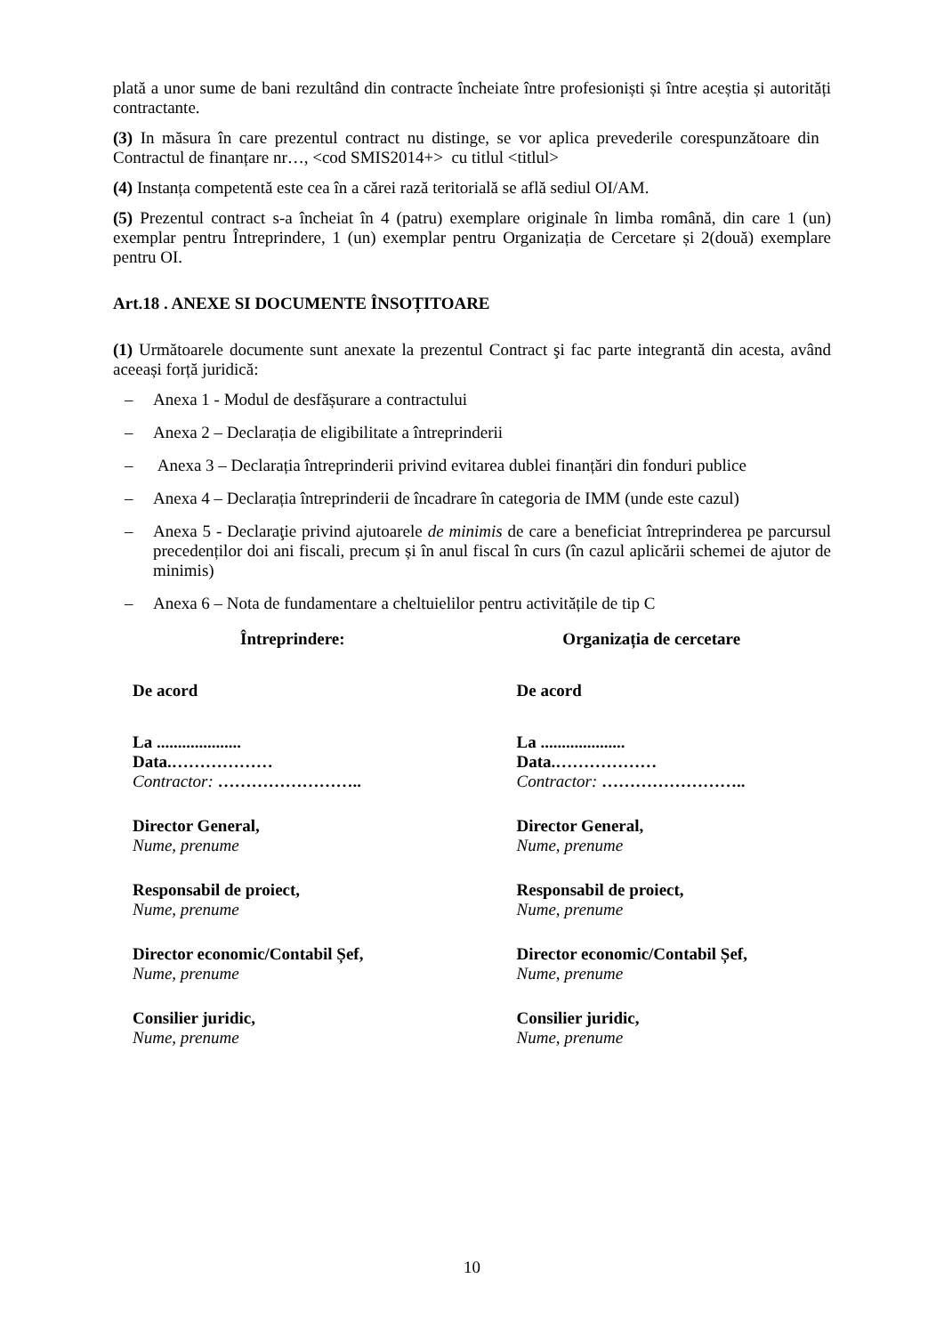plată a unor sume de bani rezultând din contracte încheiate între profesioniști și între aceștia și autorități contractante.
(3) In măsura în care prezentul contract nu distinge, se vor aplica prevederile corespunzătoare din Contractul de finanțare nr…, <cod SMIS2014+> cu titlul <titlul>
(4) Instanța competentă este cea în a cărei rază teritorială se află sediul OI/AM.
(5) Prezentul contract s-a încheiat în 4 (patru) exemplare originale în limba română, din care 1 (un) exemplar pentru Întreprindere, 1 (un) exemplar pentru Organizația de Cercetare și 2(două) exemplare pentru OI.
Art.18 . ANEXE SI DOCUMENTE ÎNSOȚITOARE
(1) Următoarele documente sunt anexate la prezentul Contract şi fac parte integrantă din acesta, având aceeași forță juridică:
– Anexa 1 - Modul de desfășurare a contractului
– Anexa 2 – Declarația de eligibilitate a întreprinderii
– Anexa 3 – Declarația întreprinderii privind evitarea dublei finanțări din fonduri publice
– Anexa 4 – Declarația întreprinderii de încadrare în categoria de IMM (unde este cazul)
– Anexa 5 - Declaraţie privind ajutoarele de minimis de care a beneficiat întreprinderea pe parcursul precedenților doi ani fiscali, precum și în anul fiscal în curs (în cazul aplicării schemei de ajutor de minimis)
– Anexa 6 – Nota de fundamentare a cheltuielilor pentru activitățile de tip C
Întreprindere:
De acord
La ....................
Data.………………
Contractor: ……………………..
Director General,
Nume, prenume
Responsabil de proiect,
Nume, prenume
Director economic/Contabil Șef,
Nume, prenume
Consilier juridic,
Nume, prenume
Organizația de cercetare
De acord
La ....................
Data.………………
Contractor: ……………………..
Director General,
Nume, prenume
Responsabil de proiect,
Nume, prenume
Director economic/Contabil Șef,
Nume, prenume
Consilier juridic,
Nume, prenume
10